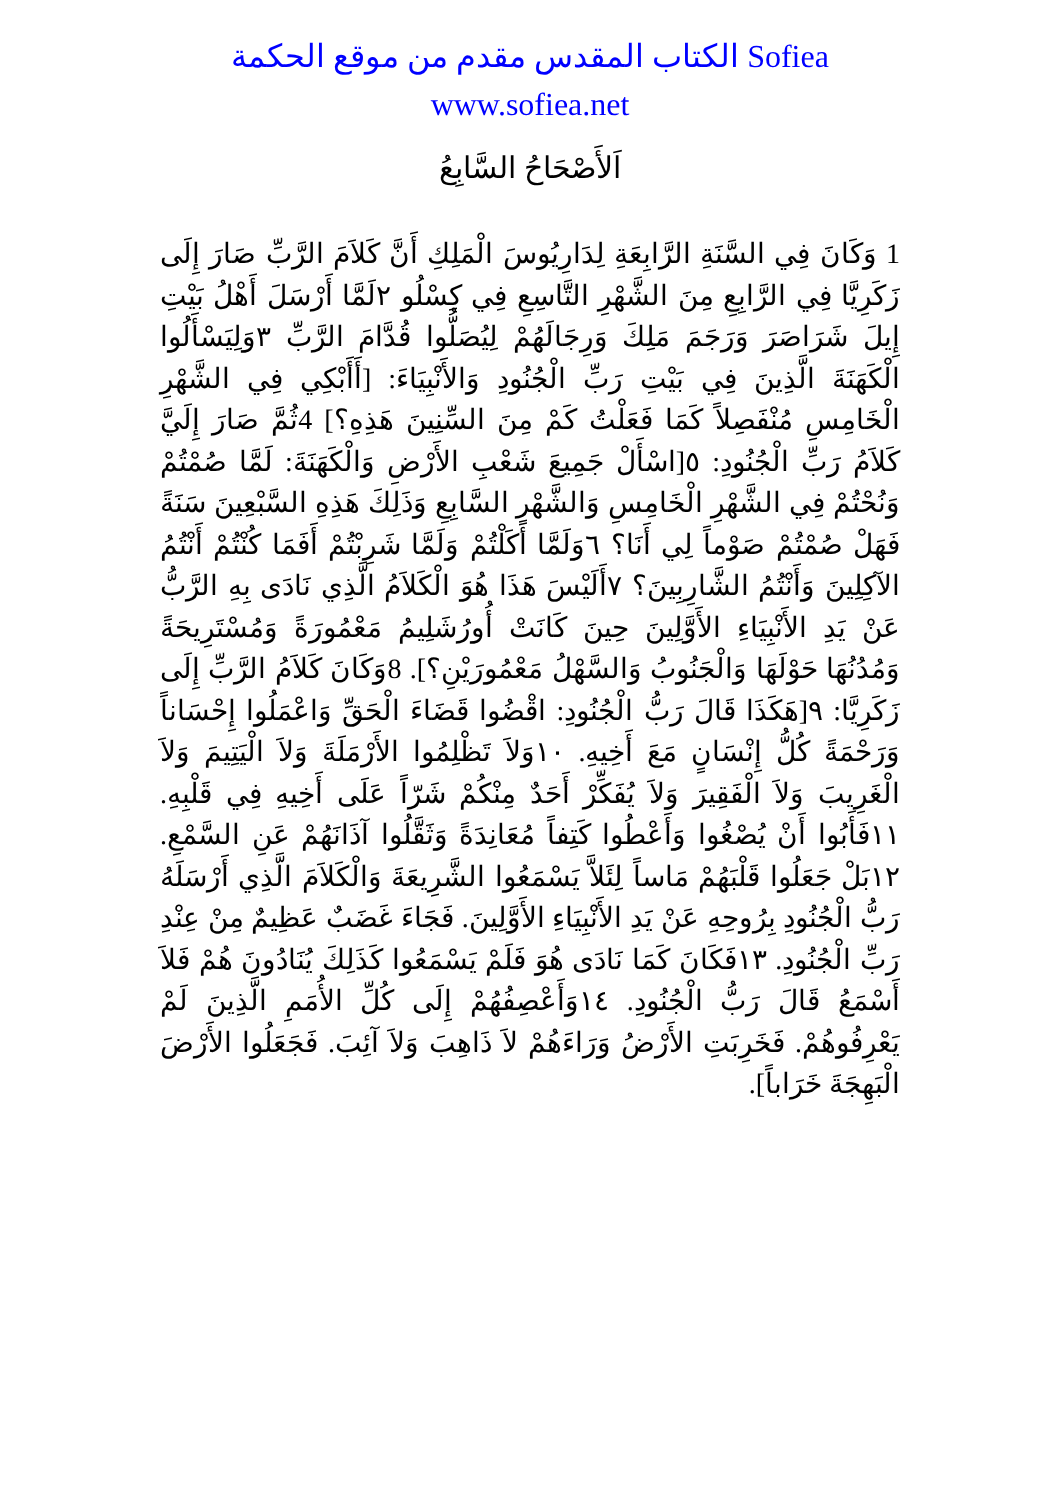الكتاب المقدس مقدم من موقع الحكمة Sofiea
www.sofiea.net
اَلأَصْحَاحُ السَّابِعُ
1 وَكَانَ فِي السَّنَةِ الرَّابِعَةِ لِدَارِيُوسَ الْمَلِكِ أَنَّ كَلاَمَ الرَّبِّ صَارَ إِلَى زَكَرِيَّا فِي الرَّابِعِ مِنَ الشَّهْرِ التَّاسِعِ فِي كِسْلُو ٢لَمَّا أَرْسَلَ أَهْلُ بَيْتِ إِيلَ شَرَاصَرَ وَرَجَمَ مَلِكَ وَرِجَالَهُمْ لِيُصَلُّوا قُدَّامَ الرَّبِّ ٣وَلِيَسْأَلُوا الْكَهَنَةَ الَّذِينَ فِي بَيْتِ رَبِّ الْجُنُودِ وَالأَنْبِيَاءَ: [أَأَبْكِي فِي الشَّهْرِ الْخَامِسِ مُنْفَصِلاً كَمَا فَعَلْتُ كَمْ مِنَ السِّنِينَ هَذِهِ؟] 4ثُمَّ صَارَ إِلَيَّ كَلاَمُ رَبِّ الْجُنُودِ: ٥[اسْأَلْ جَمِيعَ شَعْبِ الأَرْضِ وَالْكَهَنَةَ: لَمَّا صُمْتُمْ وَنُحْتُمْ فِي الشَّهْرِ الْخَامِسِ وَالشَّهْرِ السَّابِعِ وَذَلِكَ هَذِهِ السَّبْعِينَ سَنَةً فَهَلْ صُمْتُمْ صَوْماً لِي أَنَا؟ ٦وَلَمَّا أَكَلْتُمْ وَلَمَّا شَرِبْتُمْ أَفَمَا كُنْتُمْ أَنْتُمُ الآكِلِينَ وَأَنْتُمُ الشَّارِبِينَ؟ ٧أَلَيْسَ هَذَا هُوَ الْكَلاَمُ الَّذِي نَادَى بِهِ الرَّبُّ عَنْ يَدِ الأَنْبِيَاءِ الأَوَّلِينَ حِينَ كَانَتْ أُورُشَلِيمُ مَعْمُورَةً وَمُسْتَرِيحَةً وَمُدُنُهَا حَوْلَهَا وَالْجَنُوبُ وَالسَّهْلُ مَعْمُورَيْنِ؟]. 8وَكَانَ كَلاَمُ الرَّبِّ إِلَى زَكَرِيَّا: ٩[هَكَذَا قَالَ رَبُّ الْجُنُودِ: اقْضُوا قَضَاءَ الْحَقِّ وَاعْمَلُوا إِحْسَاناً وَرَحْمَةً كُلُّ إِنْسَانٍ مَعَ أَخِيهِ. ١٠وَلاَ تَظْلِمُوا الأَرْمَلَةَ وَلاَ الْيَتِيمَ وَلاَ الْغَرِيبَ وَلاَ الْفَقِيرَ وَلاَ يُفَكِّرْ أَحَدٌ مِنْكُمْ شَرّاً عَلَى أَخِيهِ فِي قَلْبِهِ. ١١فَأَبُوا أَنْ يُصْغُوا وَأَعْطُوا كَتِفاً مُعَانِدَةً وَثَقَّلُوا آذَانَهُمْ عَنِ السَّمْعِ. ١٢بَلْ جَعَلُوا قَلْبَهُمْ مَاساً لِئَلاَّ يَسْمَعُوا الشَّرِيعَةَ وَالْكَلاَمَ الَّذِي أَرْسَلَهُ رَبُّ الْجُنُودِ بِرُوحِهِ عَنْ يَدِ الأَنْبِيَاءِ الأَوَّلِينَ. فَجَاءَ غَضَبٌ عَظِيمٌ مِنْ عِنْدِ رَبِّ الْجُنُودِ. ١٣فَكَانَ كَمَا نَادَى هُوَ فَلَمْ يَسْمَعُوا كَذَلِكَ يُنَادُونَ هُمْ فَلاَ أَسْمَعُ قَالَ رَبُّ الْجُنُودِ. ١٤وَأَعْصِفُهُمْ إِلَى كُلِّ الأُمَمِ الَّذِينَ لَمْ يَعْرِفُوهُمْ. فَخَرِبَتِ الأَرْضُ وَرَاءَهُمْ لاَ ذَاهِبَ وَلاَ آئِبَ. فَجَعَلُوا الأَرْضَ الْبَهِجَةَ خَرَاباً].